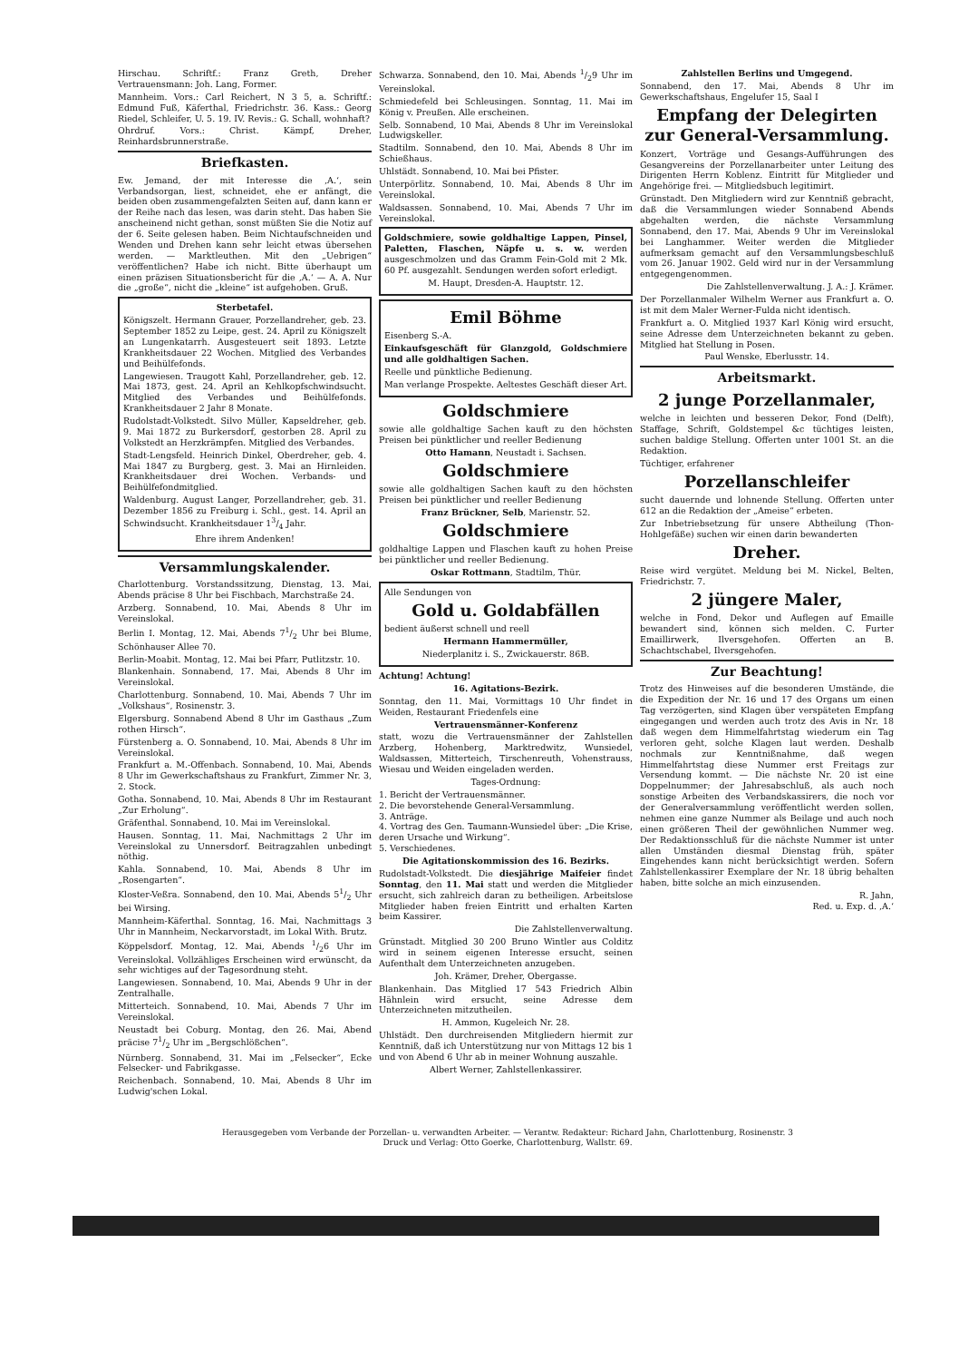Hirschau. Schriftf.: Franz Greth, Dreher Vertrauensmann: Joh. Lang, Former.
Mannheim. Vors.: Carl Reichert, N 3 5, a. Schriftf.: Edmund Fuß, Käferthal, Friedrichstr. 36. Kass.: Georg Riedel, Schleifer, U. 5. 19. IV. Revis.: G. Schall, wohnhaft?
Ohrdruf. Vors.: Christ. Kämpf, Dreher, Reinhardsbrunnerstraße.
Briefkasten.
Ew. Jemand, der mit Interesse die ‚A.‘, sein Verbandsorgan, liest, schneidet, ehe er anfängt, die beiden oben zusammengefalzten Seiten auf, dann kann er der Reihe nach das lesen, was darin steht. Das haben Sie anscheinend nicht gethan, sonst müßten Sie die Notiz auf der 6. Seite gelesen haben. Beim Nichtaufschneiden und Wenden und Drehen kann sehr leicht etwas übersehen werden. — Marktleuthen. Mit den „Uebrigen“ veröffentlichen? Habe ich nicht. Bitte überhaupt um einen präzisen Situationsbericht für die ‚A.‘ — A. A. Nur die „große“, nicht die „kleine“ ist aufgehoben. Gruß.
Sterbetafel.
Königszelt. Hermann Grauer, Porzellandreher, geb. 23. September 1852 zu Leipe, gest. 24. April zu Königszelt an Lungenkatarrh. Ausgesteuert seit 1893. Letzte Krankheitsdauer 22 Wochen. Mitglied des Verbandes und Beihülfefonds.
Langewiesen. Traugott Kahl, Porzellandreher, geb. 12. Mai 1873, gest. 24. April an Kehlkopfschwindsucht. Mitglied des Verbandes und Beihülfefonds. Krankheitsdauer 2 Jahr 8 Monate.
Rudolstadt-Volkstedt. Silvo Müller, Kapseldreher, geb. 9. Mai 1872 zu Burkersdorf, gestorben 28. April zu Volkstedt an Herzkrämpfen. Mitglied des Verbandes.
Stadt-Lengsfeld. Heinrich Dinkel, Oberdreher, geb. 4. Mai 1847 zu Burgberg, gest. 3. Mai an Hirnleiden. Krankheitsdauer drei Wochen. Verbands- und Beihülfefondmitglied.
Waldenburg. August Langer, Porzellandreher, geb. 31. Dezember 1856 zu Freiburg i. Schl., gest. 14. April an Schwindsucht. Krankheitsdauer 13/4 Jahr.
Ehre ihrem Andenken!
Versammlungskalender.
Charlottenburg. Vorstandssitzung, Dienstag, 13. Mai, Abends präcise 8 Uhr bei Fischbach, Marchstraße 24.
Arzberg. Sonnabend, 10. Mai, Abends 8 Uhr im Vereinslokal.
Berlin I. Montag, 12. Mai, Abends 71/2 Uhr bei Blume, Schönhauser Allee 70.
Berlin-Moabit. Montag, 12. Mai bei Pfarr, Putlitzstr. 10.
Blankenhain. Sonnabend, 17. Mai, Abends 8 Uhr im Vereinslokal.
Charlottenburg. Sonnabend, 10. Mai, Abends 7 Uhr im „Volkshaus“, Rosinenstr. 3.
Elgersburg. Sonnabend Abend 8 Uhr im Gasthaus „Zum rothen Hirsch“.
Fürstenberg a. O. Sonnabend, 10. Mai, Abends 8 Uhr im Vereinslokal.
Frankfurt a. M.-Offenbach. Sonnabend, 10. Mai, Abends 8 Uhr im Gewerkschaftshaus zu Frankfurt, Zimmer Nr. 3, 2. Stock.
Gotha. Sonnabend, 10. Mai, Abends 8 Uhr im Restaurant „Zur Erholung“.
Gräfenthal. Sonnabend, 10. Mai im Vereinslokal.
Hausen. Sonntag, 11. Mai, Nachmittags 2 Uhr im Vereinslokal zu Unnersdorf. Beitragzahlen unbedingt nöthig.
Kahla. Sonnabend, 10. Mai, Abends 8 Uhr im „Rosengarten“.
Kloster-Veßra. Sonnabend, den 10. Mai, Abends 51/2 Uhr bei Wirsing.
Mannheim-Käferthal. Sonntag, 16. Mai, Nachmittags 3 Uhr in Mannheim, Neckarvorstadt, im Lokal With. Brutz.
Köppelsdorf. Montag, 12. Mai, Abends 1/26 Uhr im Vereinslokal. Vollzähliges Erscheinen wird erwünscht, da sehr wichtiges auf der Tagesordnung steht.
Langewiesen. Sonnabend, 10. Mai, Abends 9 Uhr in der Zentralhalle.
Mitterteich. Sonnabend, 10. Mai, Abends 7 Uhr im Vereinslokal.
Neustadt bei Coburg. Montag, den 26. Mai, Abend präcise 71/2 Uhr im „Bergschlößchen“.
Nürnberg. Sonnabend, 31. Mai im „Felsecker“, Ecke Felsecker- und Fabrikgasse.
Reichenbach. Sonnabend, 10. Mai, Abends 8 Uhr im Ludwig'schen Lokal.
Schwarza. Sonnabend, den 10. Mai, Abends 1/29 Uhr im Vereinslokal.
Schmiedefeld bei Schleusingen. Sonntag, 11. Mai im König v. Preußen. Alle erscheinen.
Selb. Sonnabend, 10 Mai, Abends 8 Uhr im Vereinslokal Ludwigskeller.
Stadtilm. Sonnabend, den 10. Mai, Abends 8 Uhr im Schießhaus.
Uhlstädt. Sonnabend, 10. Mai bei Pfister.
Unterpörlitz. Sonnabend, 10. Mai, Abends 8 Uhr im Vereinslokal.
Waldsassen. Sonnabend, 10. Mai, Abends 7 Uhr im Vereinslokal.
Goldschmiere, sowie goldhaltige Lappen, Pinsel, Paletten, Flaschen, Näpfe u. s. w. werden ausgeschmolzen und das Gramm Fein-Gold mit 2 Mk. 60 Pf. ausgezahlt. Sendungen werden sofort erledigt.
M. Haupt, Dresden-A. Hauptstr. 12.
Emil Böhme
Eisenberg S.-A.
Einkaufsgeschäft für Glanzgold, Goldschmiere und alle goldhaltigen Sachen.
Reelle und pünktliche Bedienung.
Man verlange Prospekte. Aeltestes Geschäft dieser Art.
Goldschmiere
sowie alle goldhaltige Sachen kauft zu den höchsten Preisen bei pünktlicher und reeller Bedienung
Otto Hamann, Neustadt i. Sachsen.
Goldschmiere
sowie alle goldhaltigen Sachen kauft zu den höchsten Preisen bei pünktlicher und reeller Bedienung
Franz Brückner, Selb, Marienstr. 52.
Goldschmiere
goldhaltige Lappen und Flaschen kauft zu hohen Preise bei pünktlicher und reeller Bedienung.
Oskar Rottmann, Stadtilm, Thür.
Alle Sendungen von
Gold u. Goldabfällen
bedient äußerst schnell und reell
Hermann Hammermüller,
Niederplanitz i. S., Zwickauerstr. 86B.
Achtung! Achtung!
16. Agitations-Bezirk.
Sonntag, den 11. Mai, Vormittags 10 Uhr findet in Weiden, Restaurant Friedenfels eine
Vertrauensmänner-Konferenz
statt, wozu die Vertrauensmänner der Zahlstellen Arzberg, Hohenberg, Marktredwitz, Wunsiedel, Waldsassen, Mitterteich, Tirschenreuth, Vohenstrauss, Wiesau und Weiden eingeladen werden.
Tages-Ordnung:
1. Bericht der Vertrauensmänner.
2. Die bevorstehende General-Versammlung.
3. Anträge.
4. Vortrag des Gen. Taumann-Wunsiedel über: „Die Krise, deren Ursache und Wirkung“.
5. Verschiedenes.
Die Agitationskommission des 16. Bezirks.
Rudolstadt-Volkstedt. Die diesjährige Maifeier findet Sonntag, den 11. Mai statt und werden die Mitglieder ersucht, sich zahlreich daran zu betheiligen. Arbeitslose Mitglieder haben freien Eintritt und erhalten Karten beim Kassirer.
Die Zahlstellenverwaltung.
Grünstadt. Mitglied 30 200 Bruno Wintler aus Colditz wird in seinem eigenen Interesse ersucht, seinen Aufenthalt dem Unterzeichneten anzugeben.
Joh. Krämer, Dreher, Obergasse.
Blankenhain. Das Mitglied 17 543 Friedrich Albin Hähnlein wird ersucht, seine Adresse dem Unterzeichneten mitzutheilen.
H. Ammon, Kugeleich Nr. 28.
Uhlstädt. Den durchreisenden Mitgliedern hiermit zur Kenntniß, daß ich Unterstützung nur von Mittags 12 bis 1 und von Abend 6 Uhr ab in meiner Wohnung auszahle.
Albert Werner, Zahlstellenkassirer.
Zahlstellen Berlins und Umgegend.
Sonnabend, den 17. Mai, Abends 8 Uhr im Gewerkschaftshaus, Engelufer 15, Saal I
Empfang der Delegirten zur General-Versammlung.
Konzert, Vorträge und Gesangs-Aufführungen des Gesangvereins der Porzellanarbeiter unter Leitung des Dirigenten Herrn Koblenz. Eintritt für Mitglieder und Angehörige frei. — Mitgliedsbuch legitimirt.
Grünstadt. Den Mitgliedern wird zur Kenntniß gebracht, daß die Versammlungen wieder Sonnabend Abends abgehalten werden, die nächste Versammlung Sonnabend, den 17. Mai, Abends 9 Uhr im Vereinslokal bei Langhammer. Weiter werden die Mitglieder aufmerksam gemacht auf den Versammlungsbeschluß vom 26. Januar 1902. Geld wird nur in der Versammlung entgegengenommen.
Die Zahlstellenverwaltung. J. A.: J. Krämer.
Der Porzellanmaler Wilhelm Werner aus Frankfurt a. O. ist mit dem Maler Werner-Fulda nicht identisch.
Frankfurt a. O. Mitglied 1937 Karl König wird ersucht, seine Adresse dem Unterzeichneten bekannt zu geben. Mitglied hat Stellung in Posen.
Paul Wenske, Eberlusstr. 14.
Arbeitsmarkt.
2 junge Porzellanmaler,
welche in leichten und besseren Dekor, Fond (Delft), Staffage, Schrift, Goldstempel &c tüchtiges leisten, suchen baldige Stellung. Offerten unter 1001 St. an die Redaktion.
Tüchtiger, erfahrener
Porzellanschleifer
sucht dauernde und lohnende Stellung. Offerten unter 612 an die Redaktion der „Ameise“ erbeten.
Zur Inbetriebsetzung für unsere Abtheilung (Thon-Hohlgefäße) suchen wir einen darin bewanderten
Dreher.
Reise wird vergütet. Meldung bei M. Nickel, Belten, Friedrichstr. 7.
2 jüngere Maler,
welche in Fond, Dekor und Auflegen auf Emaille bewandert sind, können sich melden. C. Furter Emaillirwerk, Ilversgehofen. Offerten an B. Schachtschabel, Ilversgehofen.
Zur Beachtung!
Trotz des Hinweises auf die besonderen Umstände, die die Expedition der Nr. 16 und 17 des Organs um einen Tag verzögerten, sind Klagen über verspäteten Empfang eingegangen und werden auch trotz des Avis in Nr. 18 daß wegen dem Himmelfahrtstag wiederum ein Tag verloren geht, solche Klagen laut werden. Deshalb nochmals zur Kenntnißnahme, daß wegen Himmelfahrtstag diese Nummer erst Freitags zur Versendung kommt. — Die nächste Nr. 20 ist eine Doppelnummer; der Jahresabschluß, als auch noch sonstige Arbeiten des Verbandskassirers, die noch vor der Generalversammlung veröffentlicht werden sollen, nehmen eine ganze Nummer als Beilage und auch noch einen größeren Theil der gewöhnlichen Nummer weg. Der Redaktionsschluß für die nächste Nummer ist unter allen Umständen diesmal Dienstag früh, später Eingehendes kann nicht berücksichtigt werden. Sofern Zahlstellenkassirer Exemplare der Nr. 18 übrig behalten haben, bitte solche an mich einzusenden.
R. Jahn,
Red. u. Exp. d. ‚A.‘
Herausgegeben vom Verbande der Porzellan- u. verwandten Arbeiter. — Verantw. Redakteur: Richard Jahn, Charlottenburg, Rosinenstr. 3
Druck und Verlag: Otto Goerke, Charlottenburg, Wallstr. 69.